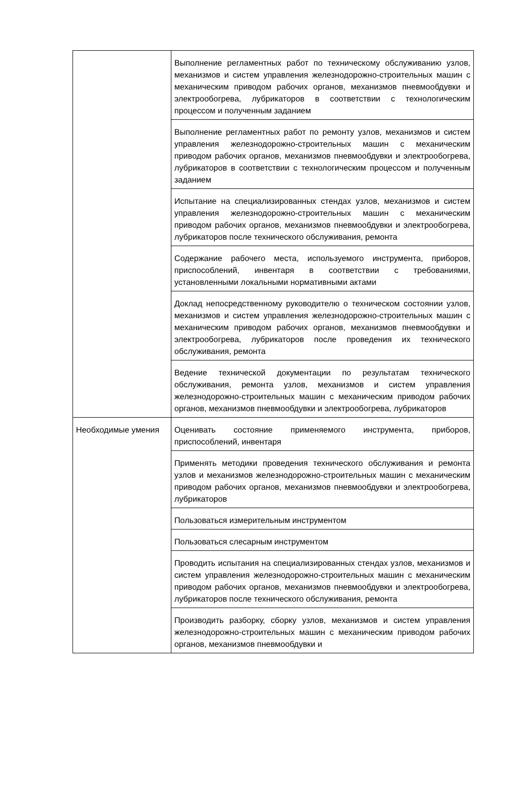| | Выполнение регламентных работ по техническому обслуживанию узлов, механизмов и систем управления железнодорожно-строительных машин с механическим приводом рабочих органов, механизмов пневмообдувки и электрообогрева, лубрикаторов в соответствии с технологическим процессом и полученным заданием |
| | Выполнение регламентных работ по ремонту узлов, механизмов и систем управления железнодорожно-строительных машин с механическим приводом рабочих органов, механизмов пневмообдувки и электрообогрева, лубрикаторов в соответствии с технологическим процессом и полученным заданием |
| | Испытание на специализированных стендах узлов, механизмов и систем управления железнодорожно-строительных машин с механическим приводом рабочих органов, механизмов пневмообдувки и электрообогрева, лубрикаторов после технического обслуживания, ремонта |
| | Содержание рабочего места, используемого инструмента, приборов, приспособлений, инвентаря в соответствии с требованиями, установленными локальными нормативными актами |
| | Доклад непосредственному руководителю о техническом состоянии узлов, механизмов и систем управления железнодорожно-строительных машин с механическим приводом рабочих органов, механизмов пневмообдувки и электрообогрева, лубрикаторов после проведения их технического обслуживания, ремонта |
| | Ведение технической документации по результатам технического обслуживания, ремонта узлов, механизмов и систем управления железнодорожно-строительных машин с механическим приводом рабочих органов, механизмов пневмообдувки и электрообогрева, лубрикаторов |
| Необходимые умения | Оценивать состояние применяемого инструмента, приборов, приспособлений, инвентаря |
| | Применять методики проведения технического обслуживания и ремонта узлов и механизмов железнодорожно-строительных машин с механическим приводом рабочих органов, механизмов пневмообдувки и электрообогрева, лубрикаторов |
| | Пользоваться измерительным инструментом |
| | Пользоваться слесарным инструментом |
| | Проводить испытания на специализированных стендах узлов, механизмов и систем управления железнодорожно-строительных машин с механическим приводом рабочих органов, механизмов пневмообдувки и электрообогрева, лубрикаторов после технического обслуживания, ремонта |
| | Производить разборку, сборку узлов, механизмов и систем управления железнодорожно-строительных машин с механическим приводом рабочих органов, механизмов пневмообдувки и |